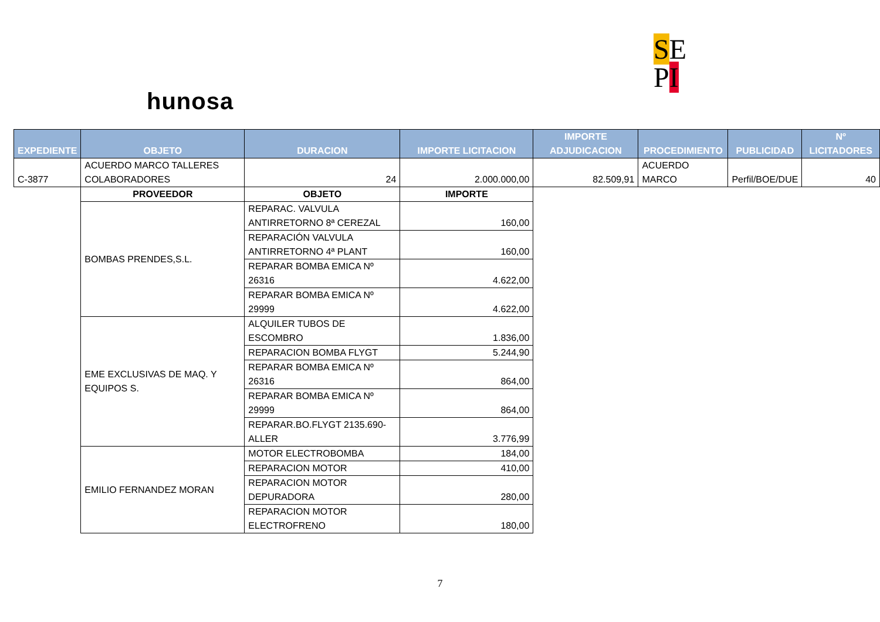hunosa
SE
PI
| EXPEDIENTE | OBJETO | DURACION | IMPORTE LICITACION | IMPORTE ADJUDICACION | PROCEDIMIENTO | PUBLICIDAD | Nº LICITADORES |
| --- | --- | --- | --- | --- | --- | --- | --- |
| C-3877 | ACUERDO MARCO TALLERES COLABORADORES | 24 | 2.000.000,00 | 82.509,91 | ACUERDO MARCO | Perfil/BOE/DUE | 40 |
| | PROVEEDOR | OBJETO | IMPORTE | | | | |
| | BOMBAS PRENDES,S.L. | REPARAC. VALVULA ANTIRRETORNO 8ª CEREZAL | 160,00 | | | | |
| | | REPARACIÓN VALVULA ANTIRRETORNO 4ª PLANT | 160,00 | | | | |
| | | REPARAR BOMBA EMICA Nº 26316 | 4.622,00 | | | | |
| | | REPARAR BOMBA EMICA Nº 29999 | 4.622,00 | | | | |
| | EME EXCLUSIVAS DE MAQ. Y EQUIPOS S. | ALQUILER TUBOS DE ESCOMBRO | 1.836,00 | | | | |
| | | REPARACION BOMBA FLYGT | 5.244,90 | | | | |
| | | REPARAR BOMBA EMICA Nº 26316 | 864,00 | | | | |
| | | REPARAR BOMBA EMICA Nº 29999 | 864,00 | | | | |
| | | REPARAR.BO.FLYGT 2135.690-ALLER | 3.776,99 | | | | |
| | EMILIO FERNANDEZ MORAN | MOTOR ELECTROBOMBA | 184,00 | | | | |
| | | REPARACION MOTOR | 410,00 | | | | |
| | | REPARACION MOTOR DEPURADORA | 280,00 | | | | |
| | | REPARACION MOTOR ELECTROFRENO | 180,00 | | | | |
7